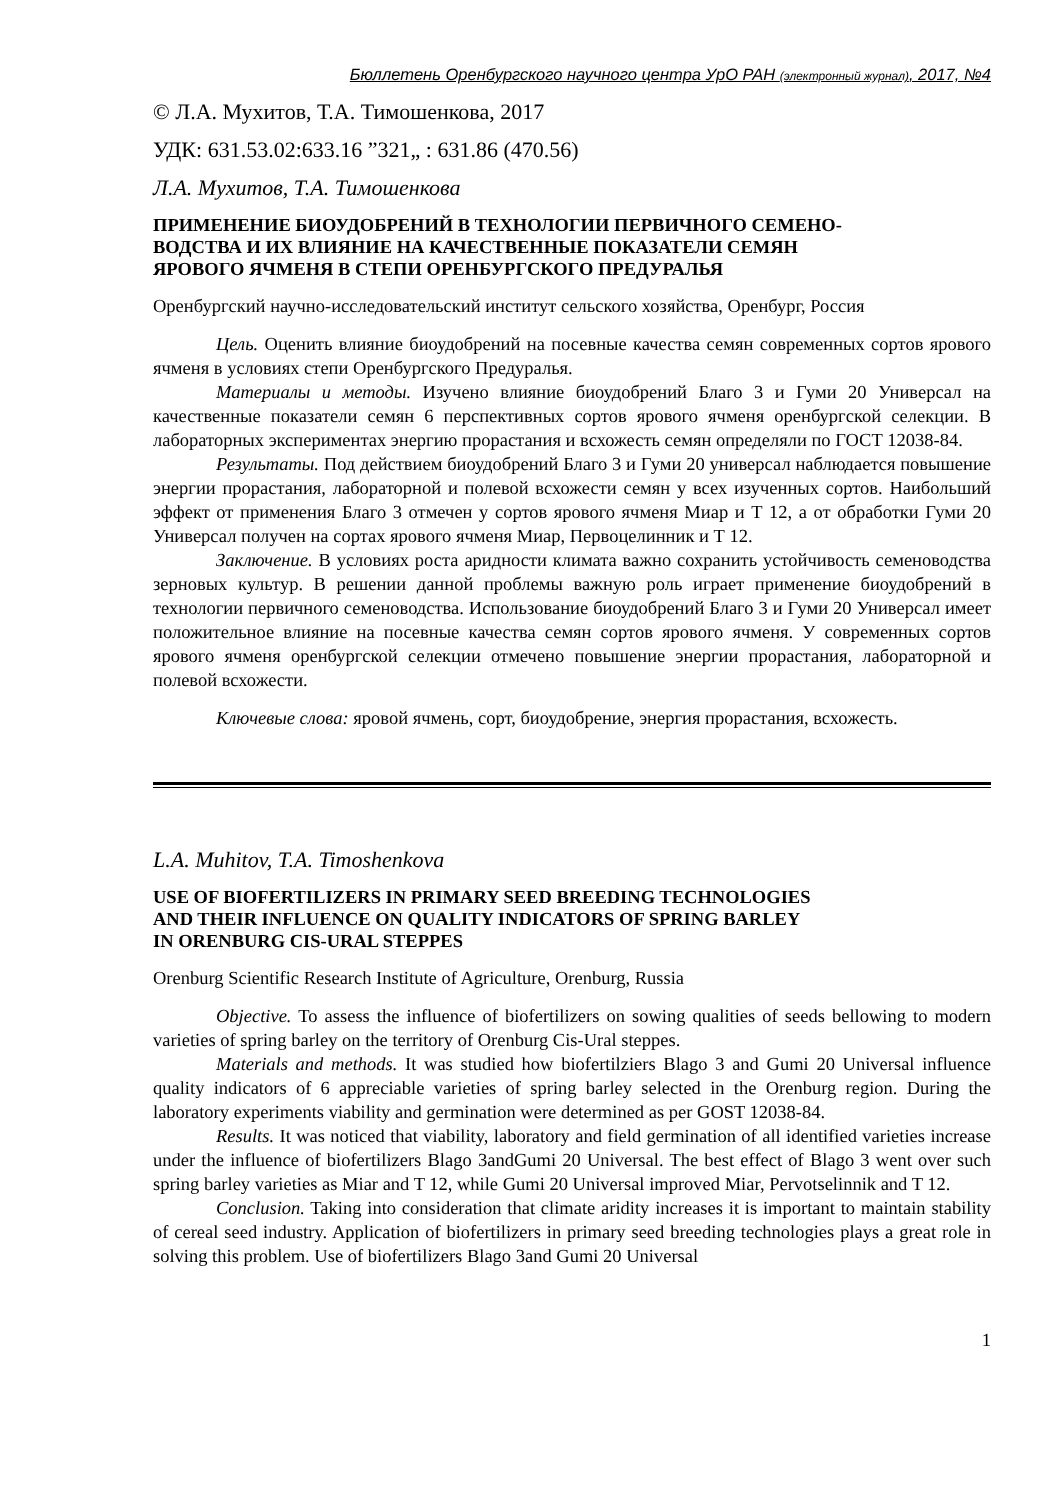Бюллетень Оренбургского научного центра УрО РАН (электронный журнал), 2017, №4
© Л.А. Мухитов, Т.А. Тимошенкова, 2017
УДК: 631.53.02:633.16 ”321„ : 631.86 (470.56)
Л.А. Мухитов, Т.А. Тимошенкова
ПРИМЕНЕНИЕ БИОУДОБРЕНИЙ В ТЕХНОЛОГИИ ПЕРВИЧНОГО СЕМЕНО-
ВОДСТВА И ИХ ВЛИЯНИЕ НА КАЧЕСТВЕННЫЕ ПОКАЗАТЕЛИ СЕМЯН
ЯРОВОГО ЯЧМЕНЯ В СТЕПИ ОРЕНБУРГСКОГО ПРЕДУРАЛЬЯ
Оренбургский научно-исследовательский институт сельского хозяйства, Оренбург, Россия
Цель. Оценить влияние биоудобрений на посевные качества семян современных сортов ярового ячменя в условиях степи Оренбургского Предуралья.
Материалы и методы. Изучено влияние биоудобрений Благо 3 и Гуми 20 Универсал на качественные показатели семян 6 перспективных сортов ярового ячменя оренбургской селекции. В лабораторных экспериментах энергию прорастания и всхожесть семян определяли по ГОСТ 12038-84.
Результаты. Под действием биоудобрений Благо 3 и Гуми 20 универсал наблюдается повышение энергии прорастания, лабораторной и полевой всхожести семян у всех изученных сортов. Наибольший эффект от применения Благо 3 отмечен у сортов ярового ячменя Миар и Т 12, а от обработки Гуми 20 Универсал получен на сортах ярового ячменя Миар, Первоцелинник и Т 12.
Заключение. В условиях роста аридности климата важно сохранить устойчивость семеноводства зерновых культур. В решении данной проблемы важную роль играет применение биоудобрений в технологии первичного семеноводства. Использование биоудобрений Благо 3 и Гуми 20 Универсал имеет положительное влияние на посевные качества семян сортов ярового ячменя. У современных сортов ярового ячменя оренбургской селекции отмечено повышение энергии прорастания, лабораторной и полевой всхожести.
Ключевые слова: яровой ячмень, сорт, биоудобрение, энергия прорастания, всхожесть.
L.A. Muhitov, T.A. Timoshenkova
USE OF BIOFERTILIZERS IN PRIMARY SEED BREEDING TECHNOLOGIES
AND THEIR INFLUENCE ON QUALITY INDICATORS OF SPRING BARLEY
IN ORENBURG CIS-URAL STEPPES
Orenburg Scientific Research Institute of Agriculture, Orenburg, Russia
Objective. To assess the influence of biofertilizers on sowing qualities of seeds bellowing to modern varieties of spring barley on the territory of Orenburg Cis-Ural steppes.
Materials and methods. It was studied how biofertilziers Blago 3 and Gumi 20 Universal influence quality indicators of 6 appreciable varieties of spring barley selected in the Orenburg region. During the laboratory experiments viability and germination were determined as per GOST 12038-84.
Results. It was noticed that viability, laboratory and field germination of all identified varieties increase under the influence of biofertilizers Blago 3andGumi 20 Universal. The best effect of Blago 3 went over such spring barley varieties as Miar and T 12, while Gumi 20 Universal improved Miar, Pervotselinnik and T 12.
Conclusion. Taking into consideration that climate aridity increases it is important to maintain stability of cereal seed industry. Application of biofertilizers in primary seed breeding technologies plays a great role in solving this problem. Use of biofertilizers Blago 3and Gumi 20 Universal
1